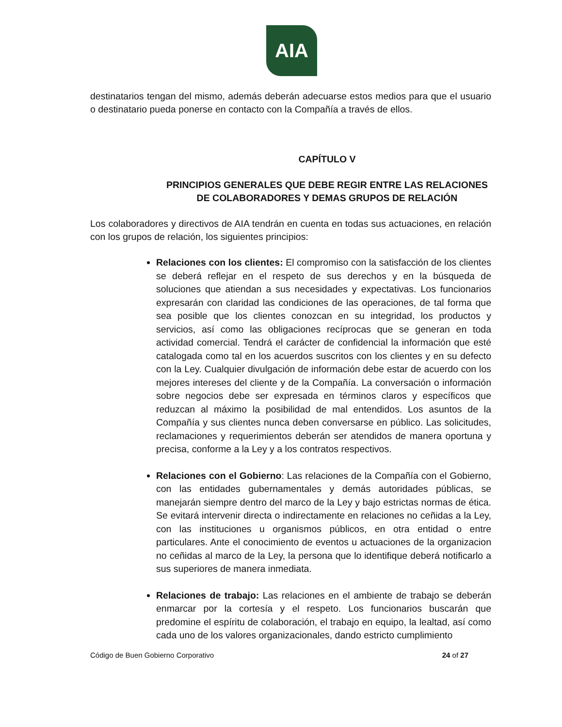AIA
destinatarios tengan del mismo, además deberán adecuarse estos medios para que el usuario o destinatario pueda ponerse en contacto con la Compañía a través de ellos.
CAPÍTULO V
PRINCIPIOS GENERALES QUE DEBE REGIR ENTRE LAS RELACIONES DE COLABORADORES Y DEMAS GRUPOS DE RELACIÓN
Los colaboradores y directivos de AIA tendrán en cuenta en todas sus actuaciones, en relación con los grupos de relación, los siguientes principios:
Relaciones con los clientes: El compromiso con la satisfacción de los clientes se deberá reflejar en el respeto de sus derechos y en la búsqueda de soluciones que atiendan a sus necesidades y expectativas. Los funcionarios expresarán con claridad las condiciones de las operaciones, de tal forma que sea posible que los clientes conozcan en su integridad, los productos y servicios, así como las obligaciones recíprocas que se generan en toda actividad comercial. Tendrá el carácter de confidencial la información que esté catalogada como tal en los acuerdos suscritos con los clientes y en su defecto con la Ley. Cualquier divulgación de información debe estar de acuerdo con los mejores intereses del cliente y de la Compañía. La conversación o información sobre negocios debe ser expresada en términos claros y específicos que reduzcan al máximo la posibilidad de mal entendidos. Los asuntos de la Compañía y sus clientes nunca deben conversarse en público. Las solicitudes, reclamaciones y requerimientos deberán ser atendidos de manera oportuna y precisa, conforme a la Ley y a los contratos respectivos.
Relaciones con el Gobierno: Las relaciones de la Compañía con el Gobierno, con las entidades gubernamentales y demás autoridades públicas, se manejarán siempre dentro del marco de la Ley y bajo estrictas normas de ética. Se evitará intervenir directa o indirectamente en relaciones no ceñidas a la Ley, con las instituciones u organismos públicos, en otra entidad o entre particulares. Ante el conocimiento de eventos u actuaciones de la organizacion no ceñidas al marco de la Ley, la persona que lo identifique deberá notificarlo a sus superiores de manera inmediata.
Relaciones de trabajo: Las relaciones en el ambiente de trabajo se deberán enmarcar por la cortesía y el respeto. Los funcionarios buscarán que predomine el espíritu de colaboración, el trabajo en equipo, la lealtad, así como cada uno de los valores organizacionales, dando estricto cumplimiento
Código de Buen Gobierno Corporativo 24 of 27